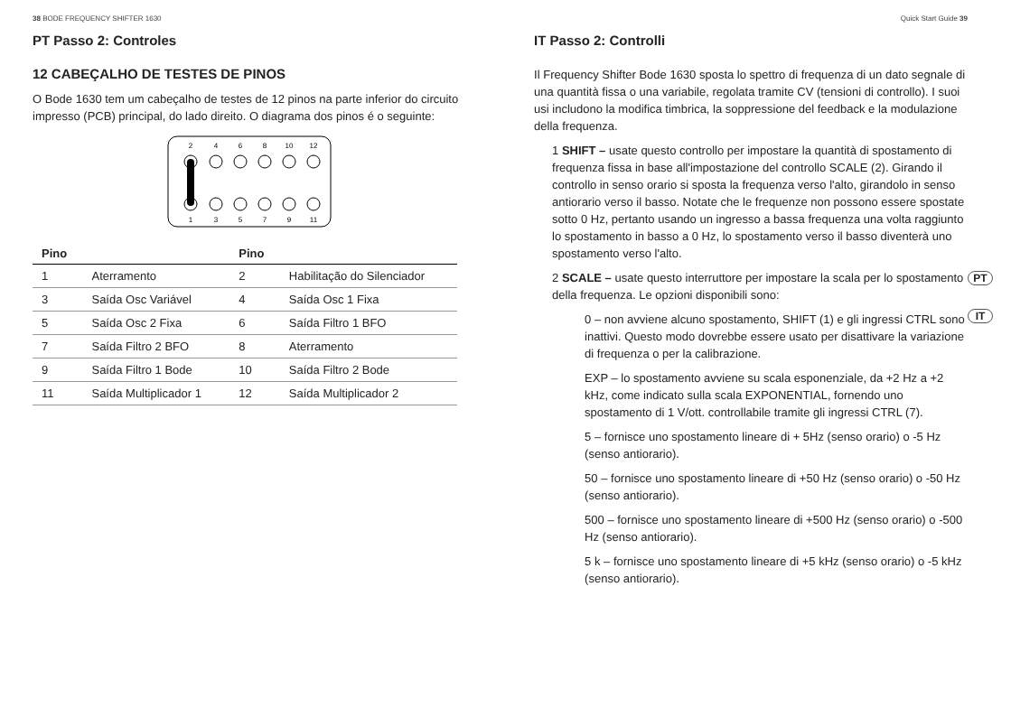38 BODE FREQUENCY SHIFTER 1630
PT Passo 2: Controles
12 CABEÇALHO DE TESTES DE PINOS
O Bode 1630 tem um cabeçalho de testes de 12 pinos na parte inferior do circuito impresso (PCB) principal, do lado direito. O diagrama dos pinos é o seguinte:
2
4
6
8
10
12
1
3
5
7
9
11
| Pino | | Pino | |
| --- | --- | --- | --- |
| 1 | Aterramento | 2 | Habilitação do Silenciador |
| 3 | Saída Osc Variável | 4 | Saída Osc 1 Fixa |
| 5 | Saída Osc 2 Fixa | 6 | Saída Filtro 1 BFO |
| 7 | Saída Filtro 2 BFO | 8 | Aterramento |
| 9 | Saída Filtro 1 Bode | 10 | Saída Filtro 2 Bode |
| 11 | Saída Multiplicador 1 | 12 | Saída Multiplicador 2 |
Quick Start Guide 39
IT Passo 2: Controlli
Il Frequency Shifter Bode 1630 sposta lo spettro di frequenza di un dato segnale di una quantità fissa o una variabile, regolata tramite CV (tensioni di controllo). I suoi usi includono la modifica timbrica, la soppressione del feedback e la modulazione della frequenza.
1 SHIFT – usate questo controllo per impostare la quantità di spostamento di frequenza fissa in base all'impostazione del controllo SCALE (2). Girando il controllo in senso orario si sposta la frequenza verso l'alto, girandolo in senso antiorario verso il basso. Notate che le frequenze non possono essere spostate sotto 0 Hz, pertanto usando un ingresso a bassa frequenza una volta raggiunto lo spostamento in basso a 0 Hz, lo spostamento verso il basso diventerà uno spostamento verso l'alto.
2 SCALE – usate questo interruttore per impostare la scala per lo spostamento della frequenza. Le opzioni disponibili sono:
0 – non avviene alcuno spostamento, SHIFT (1) e gli ingressi CTRL sono inattivi. Questo modo dovrebbe essere usato per disattivare la variazione di frequenza o per la calibrazione.
EXP – lo spostamento avviene su scala esponenziale, da +2 Hz a +2 kHz, come indicato sulla scala EXPONENTIAL, fornendo uno spostamento di 1 V/ott. controllabile tramite gli ingressi CTRL (7).
5 – fornisce uno spostamento lineare di + 5Hz (senso orario) o -5 Hz (senso antiorario).
50 – fornisce uno spostamento lineare di +50 Hz (senso orario) o -50 Hz (senso antiorario).
500 – fornisce uno spostamento lineare di +500 Hz (senso orario) o -500 Hz (senso antiorario).
5 k – fornisce uno spostamento lineare di +5 kHz (senso orario) o -5 kHz (senso antiorario).
PT
IT